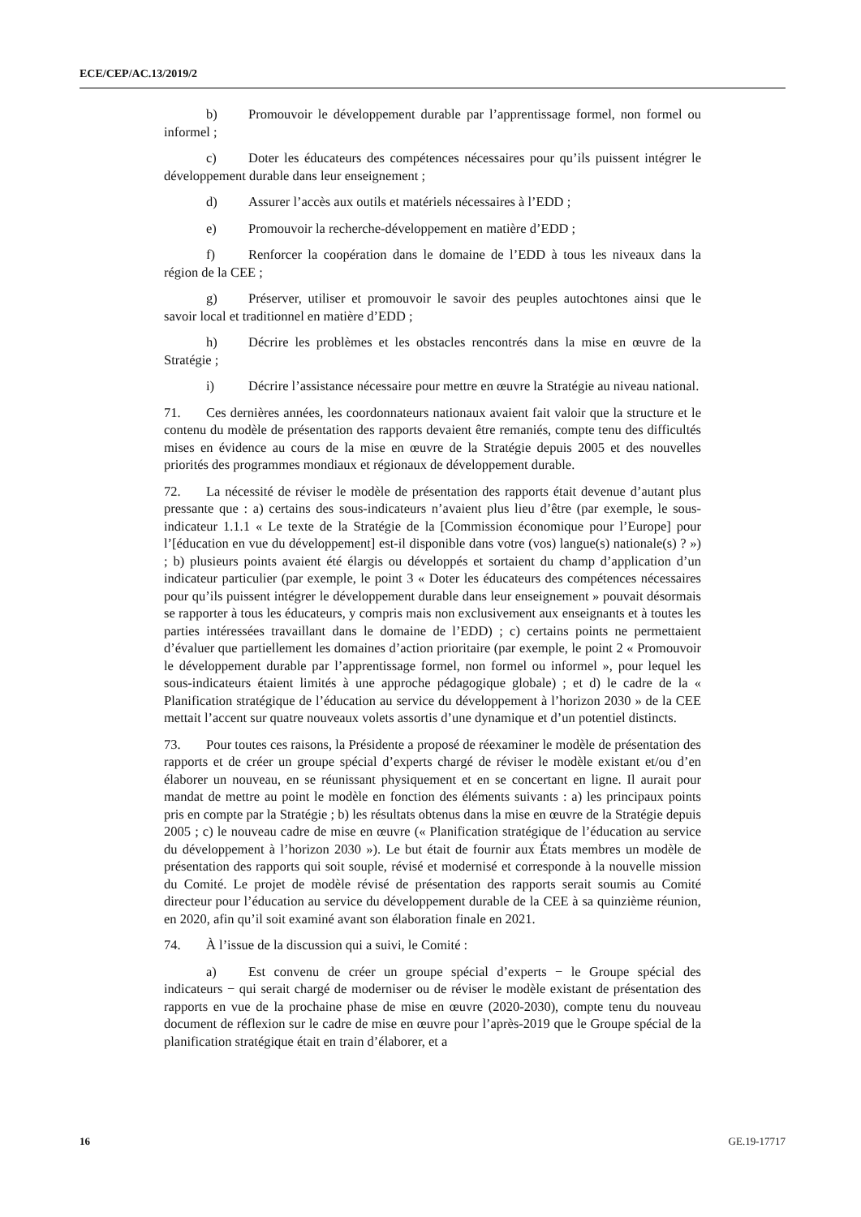ECE/CEP/AC.13/2019/2
b) Promouvoir le développement durable par l’apprentissage formel, non formel ou informel ;
c) Doter les éducateurs des compétences nécessaires pour qu’ils puissent intégrer le développement durable dans leur enseignement ;
d) Assurer l’accès aux outils et matériels nécessaires à l’EDD ;
e) Promouvoir la recherche-développement en matière d’EDD ;
f) Renforcer la coopération dans le domaine de l’EDD à tous les niveaux dans la région de la CEE ;
g) Préserver, utiliser et promouvoir le savoir des peuples autochtones ainsi que le savoir local et traditionnel en matière d’EDD ;
h) Décrire les problèmes et les obstacles rencontrés dans la mise en œuvre de la Stratégie ;
i) Décrire l’assistance nécessaire pour mettre en œuvre la Stratégie au niveau national.
71. Ces dernières années, les coordonnateurs nationaux avaient fait valoir que la structure et le contenu du modèle de présentation des rapports devaient être remaniés, compte tenu des difficultés mises en évidence au cours de la mise en œuvre de la Stratégie depuis 2005 et des nouvelles priorités des programmes mondiaux et régionaux de développement durable.
72. La nécessité de réviser le modèle de présentation des rapports était devenue d’autant plus pressante que : a) certains des sous-indicateurs n’avaient plus lieu d’être (par exemple, le sous-indicateur 1.1.1 « Le texte de la Stratégie de la [Commission économique pour l’Europe] pour l’[éducation en vue du développement] est-il disponible dans votre (vos) langue(s) nationale(s) ? ») ; b) plusieurs points avaient été élargis ou développés et sortaient du champ d’application d’un indicateur particulier (par exemple, le point 3 « Doter les éducateurs des compétences nécessaires pour qu’ils puissent intégrer le développement durable dans leur enseignement » pouvait désormais se rapporter à tous les éducateurs, y compris mais non exclusivement aux enseignants et à toutes les parties intéressées travaillant dans le domaine de l’EDD) ; c) certains points ne permettaient d’évaluer que partiellement les domaines d’action prioritaire (par exemple, le point 2 « Promouvoir le développement durable par l’apprentissage formel, non formel ou informel », pour lequel les sous-indicateurs étaient limités à une approche pédagogique globale) ; et d) le cadre de la « Planification stratégique de l’éducation au service du développement à l’horizon 2030 » de la CEE mettait l’accent sur quatre nouveaux volets assortis d’une dynamique et d’un potentiel distincts.
73. Pour toutes ces raisons, la Présidente a proposé de réexaminer le modèle de présentation des rapports et de créer un groupe spécial d’experts chargé de réviser le modèle existant et/ou d’en élaborer un nouveau, en se réunissant physiquement et en se concertant en ligne. Il aurait pour mandat de mettre au point le modèle en fonction des éléments suivants : a) les principaux points pris en compte par la Stratégie ; b) les résultats obtenus dans la mise en œuvre de la Stratégie depuis 2005 ; c) le nouveau cadre de mise en œuvre (« Planification stratégique de l’éducation au service du développement à l’horizon 2030 »). Le but était de fournir aux États membres un modèle de présentation des rapports qui soit souple, révisé et modernisé et corresponde à la nouvelle mission du Comité. Le projet de modèle révisé de présentation des rapports serait soumis au Comité directeur pour l’éducation au service du développement durable de la CEE à sa quinzième réunion, en 2020, afin qu’il soit examiné avant son élaboration finale en 2021.
74. À l’issue de la discussion qui a suivi, le Comité :
a) Est convenu de créer un groupe spécial d’experts − le Groupe spécial des indicateurs − qui serait chargé de moderniser ou de réviser le modèle existant de présentation des rapports en vue de la prochaine phase de mise en œuvre (2020-2030), compte tenu du nouveau document de réflexion sur le cadre de mise en œuvre pour l’après-2019 que le Groupe spécial de la planification stratégique était en train d’élaborer, et a
16 GE.19-17717